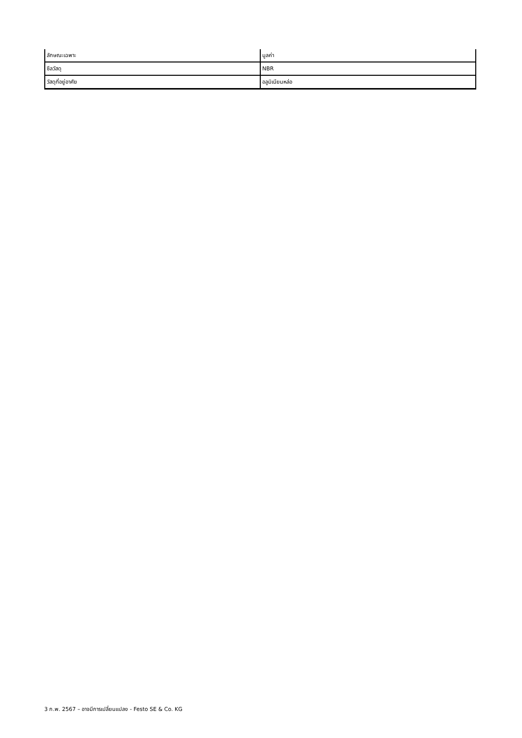| ลักษณะเฉพาะ | มูลค่า |
| --- | --- |
| ซีลวัสดุ | NBR |
| วัสดุที่อยู่อาศัย | อลูมิเนียมหล่อ |
3 ก.พ. 2567 – อาจมีการเปลี่ยนแปลง - Festo SE & Co. KG